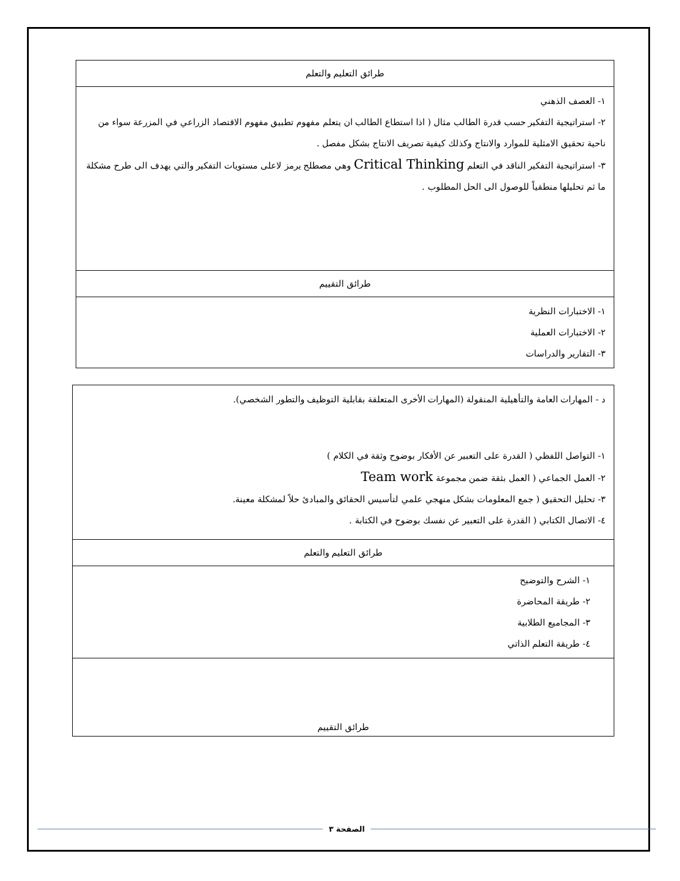| طرائق التعليم والتعلم |
| ١- العصف الذهني ٢- استراتيجية التفكير حسب قدرة الطالب مثال ( اذا استطاع الطالب ان يتعلم مفهوم تطبيق مفهوم الاقتصاد الزراعي في المزرعة سواء من ناحية تحقيق الامثلية للموارد والانتاج وكذلك كيفية تصريف الانتاج بشكل مفصل . ٣- استراتيجية التفكير الناقد في التعلم Critical Thinking وهي مصطلح يرمز لاعلى مستويات التفكير والتي يهدف الى طرح مشكلة ما ثم تحليلها منطقياً للوصول الى الحل المطلوب . |
| طرائق التقييم |
| ١- الاختبارات النظرية ٢- الاختبارات العملية ٣- التقارير والدراسات |
| د - المهارات العامة والتأهيلية المنقولة (المهارات الأخرى المتعلقة بقابلية التوظيف والتطور الشخصي). ١- التواصل اللفظي ( القدرة على التعبير عن الأفكار بوضوح وثقة في الكلام ) ٢- العمل الجماعي ( العمل بثقة ضمن مجموعة Team work ٣- تحليل التحقيق ( جمع المعلومات بشكل منهجي علمي لتأسيس الحقائق والمبادئ حلاً لمشكلة معينة. ٤- الاتصال الكتابي ( القدرة على التعبير عن نفسك بوضوح في الكتابة . |
| طرائق التعليم والتعلم |
| ١- الشرح والتوضيح ٢- طريقة المحاضرة ٣- المجاميع الطلابية ٤- طريقة التعلم الذاتي |
| طرائق التقييم |
الصفحة ٣